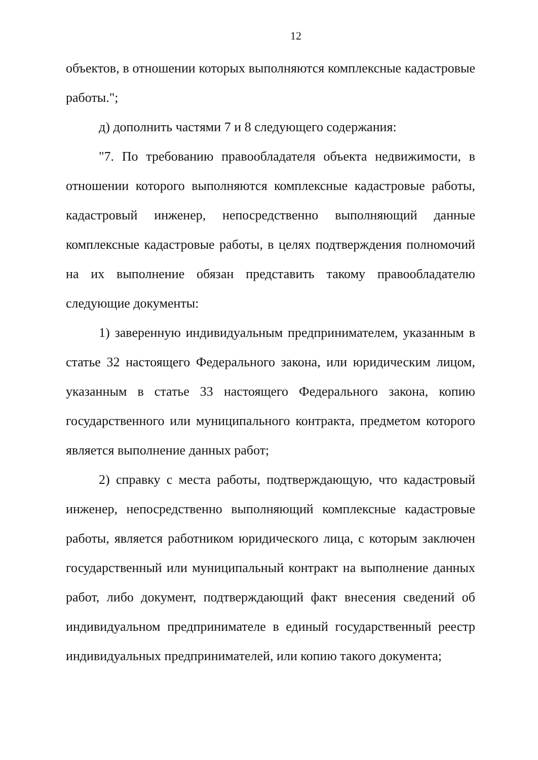12
объектов, в отношении которых выполняются комплексные кадастровые работы.";
д) дополнить частями 7 и 8 следующего содержания:
"7. По требованию правообладателя объекта недвижимости, в отношении которого выполняются комплексные кадастровые работы, кадастровый инженер, непосредственно выполняющий данные комплексные кадастровые работы, в целях подтверждения полномочий на их выполнение обязан представить такому правообладателю следующие документы:
1) заверенную индивидуальным предпринимателем, указанным в статье 32 настоящего Федерального закона, или юридическим лицом, указанным в статье 33 настоящего Федерального закона, копию государственного или муниципального контракта, предметом которого является выполнение данных работ;
2) справку с места работы, подтверждающую, что кадастровый инженер, непосредственно выполняющий комплексные кадастровые работы, является работником юридического лица, с которым заключен государственный или муниципальный контракт на выполнение данных работ, либо документ, подтверждающий факт внесения сведений об индивидуальном предпринимателе в единый государственный реестр индивидуальных предпринимателей, или копию такого документа;